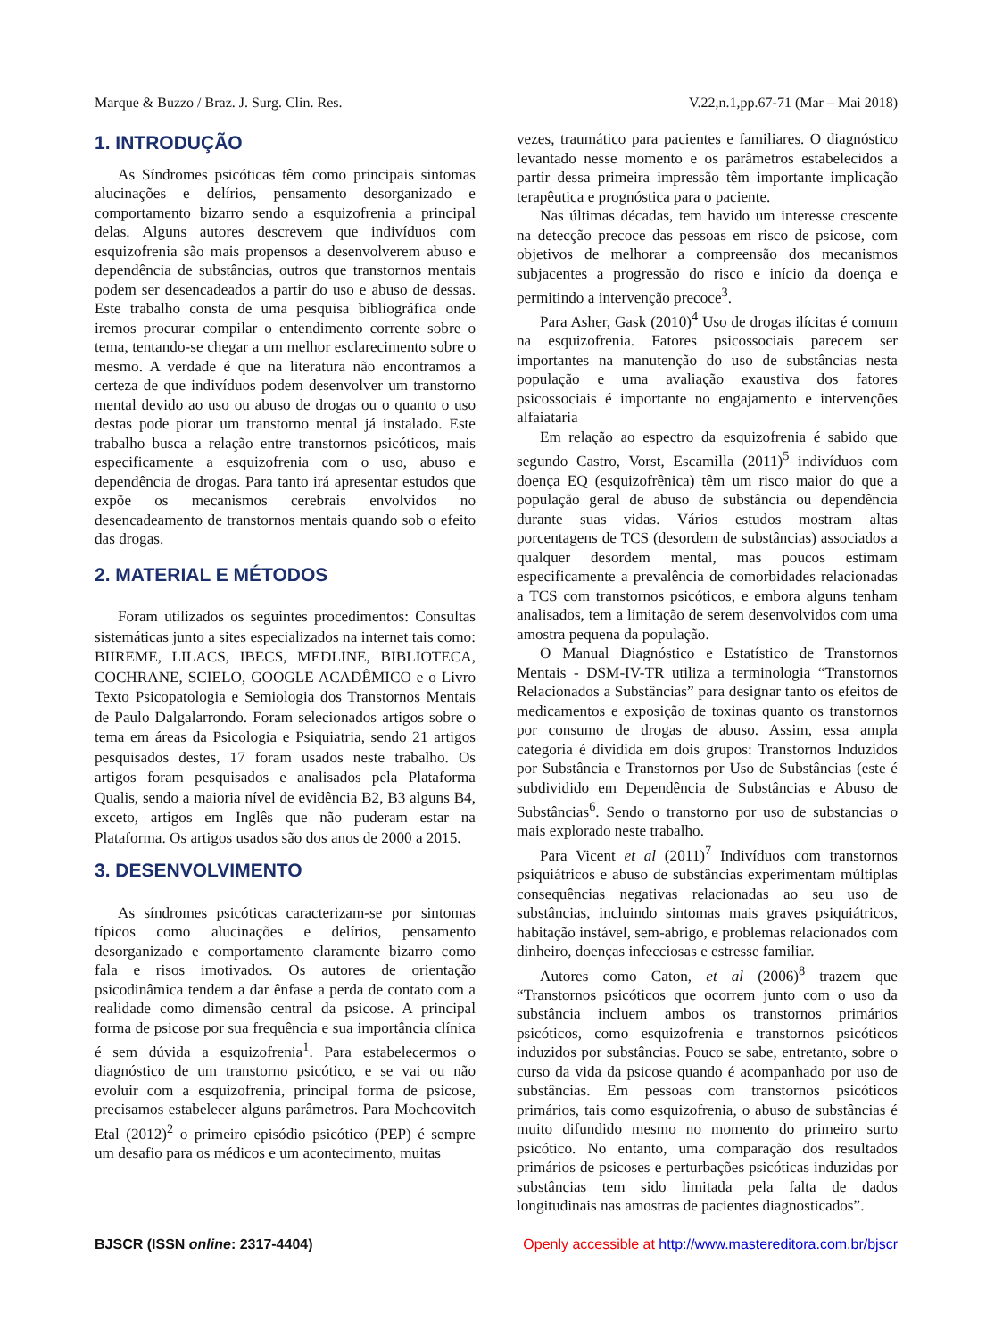Marque & Buzzo / Braz. J. Surg. Clin. Res. V.22,n.1,pp.67-71 (Mar – Mai 2018)
1. INTRODUÇÃO
As Síndromes psicóticas têm como principais sintomas alucinações e delírios, pensamento desorganizado e comportamento bizarro sendo a esquizofrenia a principal delas. Alguns autores descrevem que indivíduos com esquizofrenia são mais propensos a desenvolverem abuso e dependência de substâncias, outros que transtornos mentais podem ser desencadeados a partir do uso e abuso de dessas. Este trabalho consta de uma pesquisa bibliográfica onde iremos procurar compilar o entendimento corrente sobre o tema, tentando-se chegar a um melhor esclarecimento sobre o mesmo. A verdade é que na literatura não encontramos a certeza de que indivíduos podem desenvolver um transtorno mental devido ao uso ou abuso de drogas ou o quanto o uso destas pode piorar um transtorno mental já instalado. Este trabalho busca a relação entre transtornos psicóticos, mais especificamente a esquizofrenia com o uso, abuso e dependência de drogas. Para tanto irá apresentar estudos que expõe os mecanismos cerebrais envolvidos no desencadeamento de transtornos mentais quando sob o efeito das drogas.
2. MATERIAL E MÉTODOS
Foram utilizados os seguintes procedimentos: Consultas sistemáticas junto a sites especializados na internet tais como: BIIREME, LILACS, IBECS, MEDLINE, BIBLIOTECA, COCHRANE, SCIELO, GOOGLE ACADÊMICO e o Livro Texto Psicopatologia e Semiologia dos Transtornos Mentais de Paulo Dalgalarrondo. Foram selecionados artigos sobre o tema em áreas da Psicologia e Psiquiatria, sendo 21 artigos pesquisados destes, 17 foram usados neste trabalho. Os artigos foram pesquisados e analisados pela Plataforma Qualis, sendo a maioria nível de evidência B2, B3 alguns B4, exceto, artigos em Inglês que não puderam estar na Plataforma. Os artigos usados são dos anos de 2000 a 2015.
3. DESENVOLVIMENTO
As síndromes psicóticas caracterizam-se por sintomas típicos como alucinações e delírios, pensamento desorganizado e comportamento claramente bizarro como fala e risos imotivados. Os autores de orientação psicodinâmica tendem a dar ênfase a perda de contato com a realidade como dimensão central da psicose. A principal forma de psicose por sua frequência e sua importância clínica é sem dúvida a esquizofrenia<sup>1</sup>. Para estabelecermos o diagnóstico de um transtorno psicótico, e se vai ou não evoluir com a esquizofrenia, principal forma de psicose, precisamos estabelecer alguns parâmetros. Para Mochcovitch Etal (2012)<sup>2</sup> o primeiro episódio psicótico (PEP) é sempre um desafio para os médicos e um acontecimento, muitas
vezes, traumático para pacientes e familiares. O diagnóstico levantado nesse momento e os parâmetros estabelecidos a partir dessa primeira impressão têm importante implicação terapêutica e prognóstica para o paciente.
Nas últimas décadas, tem havido um interesse crescente na detecção precoce das pessoas em risco de psicose, com objetivos de melhorar a compreensão dos mecanismos subjacentes a progressão do risco e início da doença e permitindo a intervenção precoce<sup>3</sup>.
Para Asher, Gask (2010)<sup>4</sup> Uso de drogas ilícitas é comum na esquizofrenia. Fatores psicossociais parecem ser importantes na manutenção do uso de substâncias nesta população e uma avaliação exaustiva dos fatores psicossociais é importante no engajamento e intervenções alfaiataria
Em relação ao espectro da esquizofrenia é sabido que segundo Castro, Vorst, Escamilla (2011)<sup>5</sup> indivíduos com doença EQ (esquizofrênica) têm um risco maior do que a população geral de abuso de substância ou dependência durante suas vidas. Vários estudos mostram altas porcentagens de TCS (desordem de substâncias) associados a qualquer desordem mental, mas poucos estimam especificamente a prevalência de comorbidades relacionadas a TCS com transtornos psicóticos, e embora alguns tenham analisados, tem a limitação de serem desenvolvidos com uma amostra pequena da população.
O Manual Diagnóstico e Estatístico de Transtornos Mentais - DSM-IV-TR utiliza a terminologia “Transtornos Relacionados a Substâncias” para designar tanto os efeitos de medicamentos e exposição de toxinas quanto os transtornos por consumo de drogas de abuso. Assim, essa ampla categoria é dividida em dois grupos: Transtornos Induzidos por Substância e Transtornos por Uso de Substâncias (este é subdividido em Dependência de Substâncias e Abuso de Substâncias<sup>6</sup>. Sendo o transtorno por uso de substancias o mais explorado neste trabalho.
Para Vicent et al (2011)<sup>7</sup> Indivíduos com transtornos psiquiátricos e abuso de substâncias experimentam múltiplas consequências negativas relacionadas ao seu uso de substâncias, incluindo sintomas mais graves psiquiátricos, habitação instável, sem-abrigo, e problemas relacionados com dinheiro, doenças infecciosas e estresse familiar.
Autores como Caton, et al (2006)<sup>8</sup> trazem que “Transtornos psicóticos que ocorrem junto com o uso da substância incluem ambos os transtornos primários psicóticos, como esquizofrenia e transtornos psicóticos induzidos por substâncias. Pouco se sabe, entretanto, sobre o curso da vida da psicose quando é acompanhado por uso de substâncias. Em pessoas com transtornos psicóticos primários, tais como esquizofrenia, o abuso de substâncias é muito difundido mesmo no momento do primeiro surto psicótico. No entanto, uma comparação dos resultados primários de psicoses e perturbações psicóticas induzidas por substâncias tem sido limitada pela falta de dados longitudinais nas amostras de pacientes diagnosticados”.
BJSCR (ISSN online: 2317-4404) Openly accessible at http://www.mastereditora.com.br/bjscr